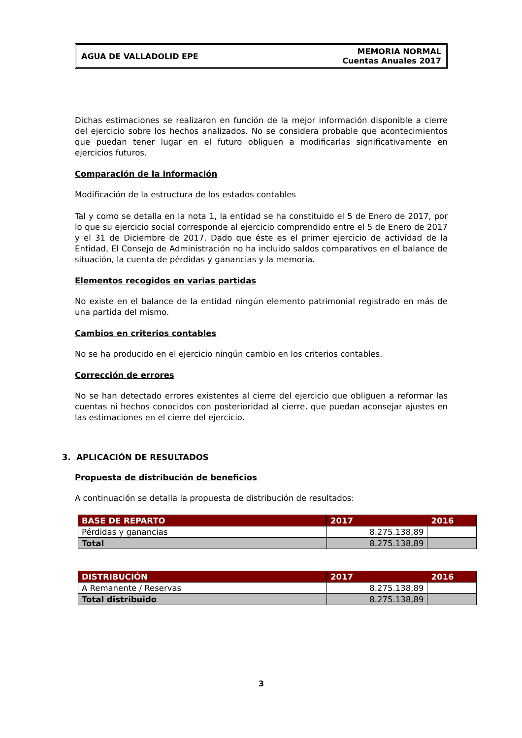AGUA DE VALLADOLID EPE
MEMORIA NORMAL
Cuentas Anuales 2017
Dichas estimaciones se realizaron en función de la mejor información disponible a cierre del ejercicio sobre los hechos analizados. No se considera probable que acontecimientos que puedan tener lugar en el futuro obliguen a modificarlas significativamente en ejercicios futuros.
Comparación de la información
Modificación de la estructura de los estados contables
Tal y como se detalla en la nota 1, la entidad se ha constituido el 5 de Enero de 2017, por lo que su ejercicio social corresponde al ejercicio comprendido entre el 5 de Enero de 2017 y el 31 de Diciembre de 2017. Dado que éste es el primer ejercicio de actividad de la Entidad, El Consejo de Administración no ha incluido saldos comparativos en el balance de situación, la cuenta de pérdidas y ganancias y la memoria.
Elementos recogidos en varias partidas
No existe en el balance de la entidad ningún elemento patrimonial registrado en más de una partida del mismo.
Cambios en criterios contables
No se ha producido en el ejercicio ningún cambio en los criterios contables.
Corrección de errores
No se han detectado errores existentes al cierre del ejercicio que obliguen a reformar las cuentas ni hechos conocidos con posterioridad al cierre, que puedan aconsejar ajustes en las estimaciones en el cierre del ejercicio.
3. APLICACIÓN DE RESULTADOS
Propuesta de distribución de beneficios
A continuación se detalla la propuesta de distribución de resultados:
| BASE DE REPARTO | 2017 | 2016 |
| --- | --- | --- |
| Pérdidas y ganancias | 8.275.138,89 | |
| Total | 8.275.138,89 | |
| DISTRIBUCIÓN | 2017 | 2016 |
| --- | --- | --- |
| A Remanente / Reservas | 8.275.138,89 | |
| Total distribuido | 8.275.138,89 | |
3